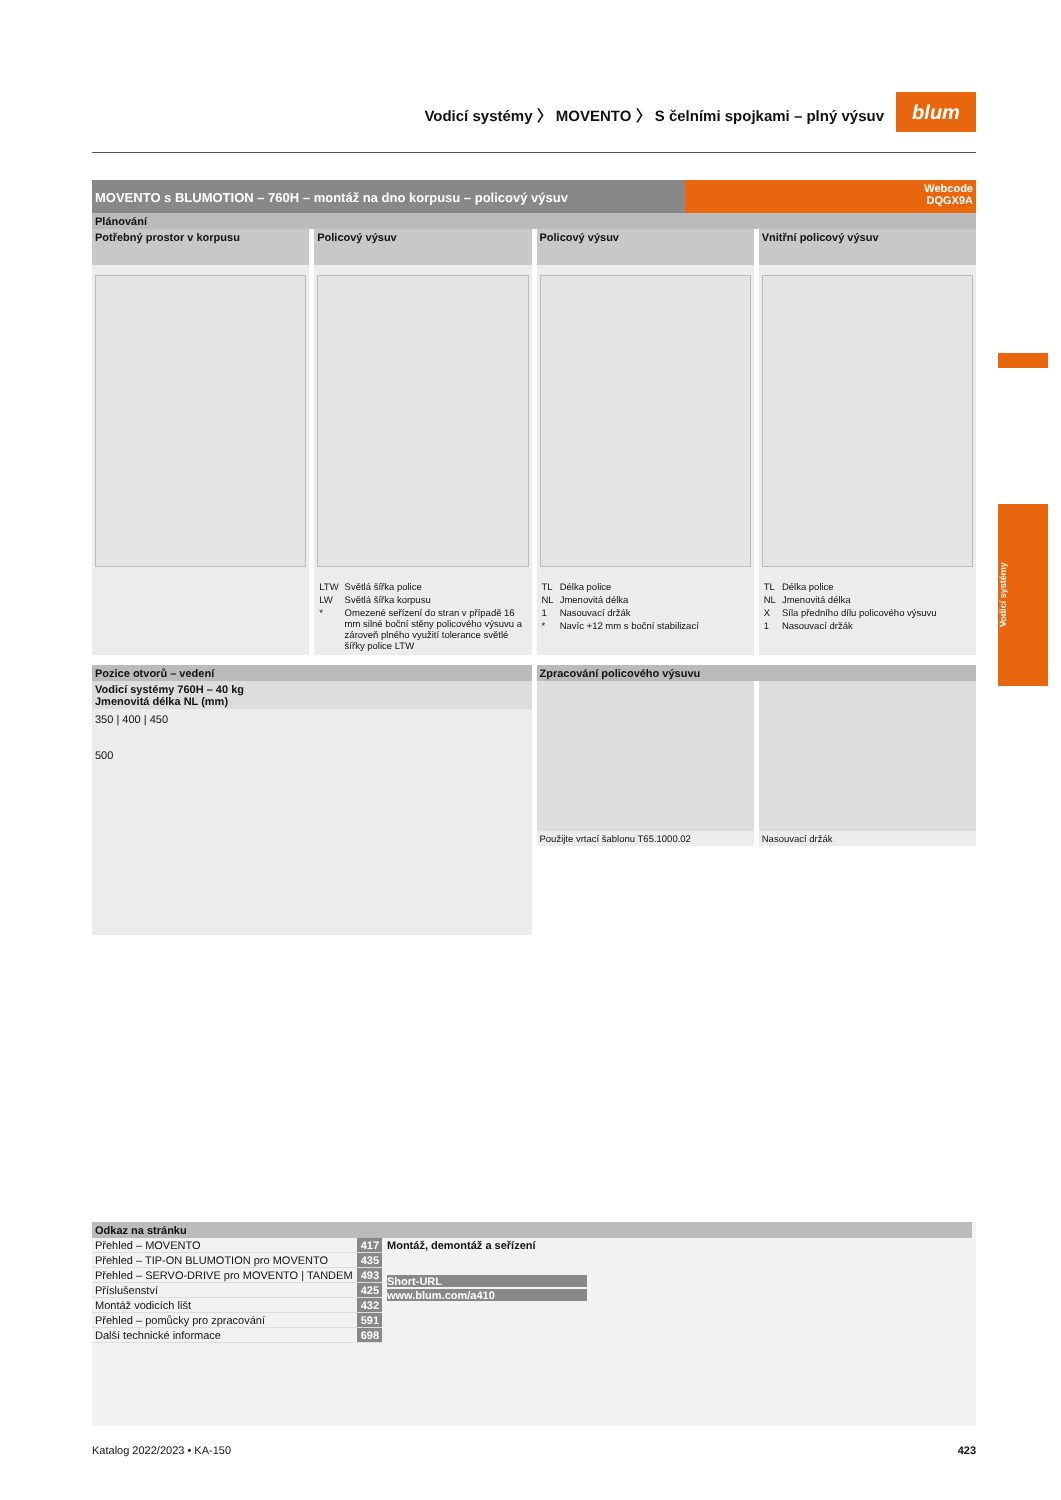Vodicí systémy 〉 MOVENTO 〉 S čelními spojkami – plný výsuv
blum
Vodicí systémy
MOVENTO s BLUMOTION – 760H – montáž na dno korpusu – policový výsuv
Webcode
DQGX9A
Plánování
Potřebný prostor v korpusu Policový výsuv
| LTW | Světlá šířka police |
| LW | Světlá šířka korpusu |
| * | Omezené seřízení do stran v případě 16 mm silné boční stěny policového výsuvu a zároveň plného využití tolerance světlé šířky police LTW |
Policový výsuv
| TL | Délka police |
| NL | Jmenovitá délka |
| 1 | Nasouvací držák |
| * | Navíc +12 mm s boční stabilizací |
Vnitřní policový výsuv
| TL | Délka police |
| NL | Jmenovitá délka |
| X | Síla předního dílu policového výsuvu |
| 1 | Nasouvací držák |
Pozice otvorů – vedení
Vodicí systémy 760H – 40 kg
Jmenovitá délka NL (mm)
350 | 400 | 450
500
Zpracování policového výsuvu
Použijte vrtací šablonu T65.1000.02
Nasouvací držák
Odkaz na stránku
| Přehled – MOVENTO | 417 |
| Přehled – TIP-ON BLUMOTION pro MOVENTO | 435 |
| Přehled – SERVO-DRIVE pro MOVENTO / TANDEM | 493 |
| Příslušenství | 425 |
| Montáž vodicích lišt | 432 |
| Přehled – pomůcky pro zpracování | 591 |
| Další technické informace | 698 |
Montáž, demontáž a seřízení
Short-URL
www.blum.com/a410
Katalog 2022/2023 • KA-150 423